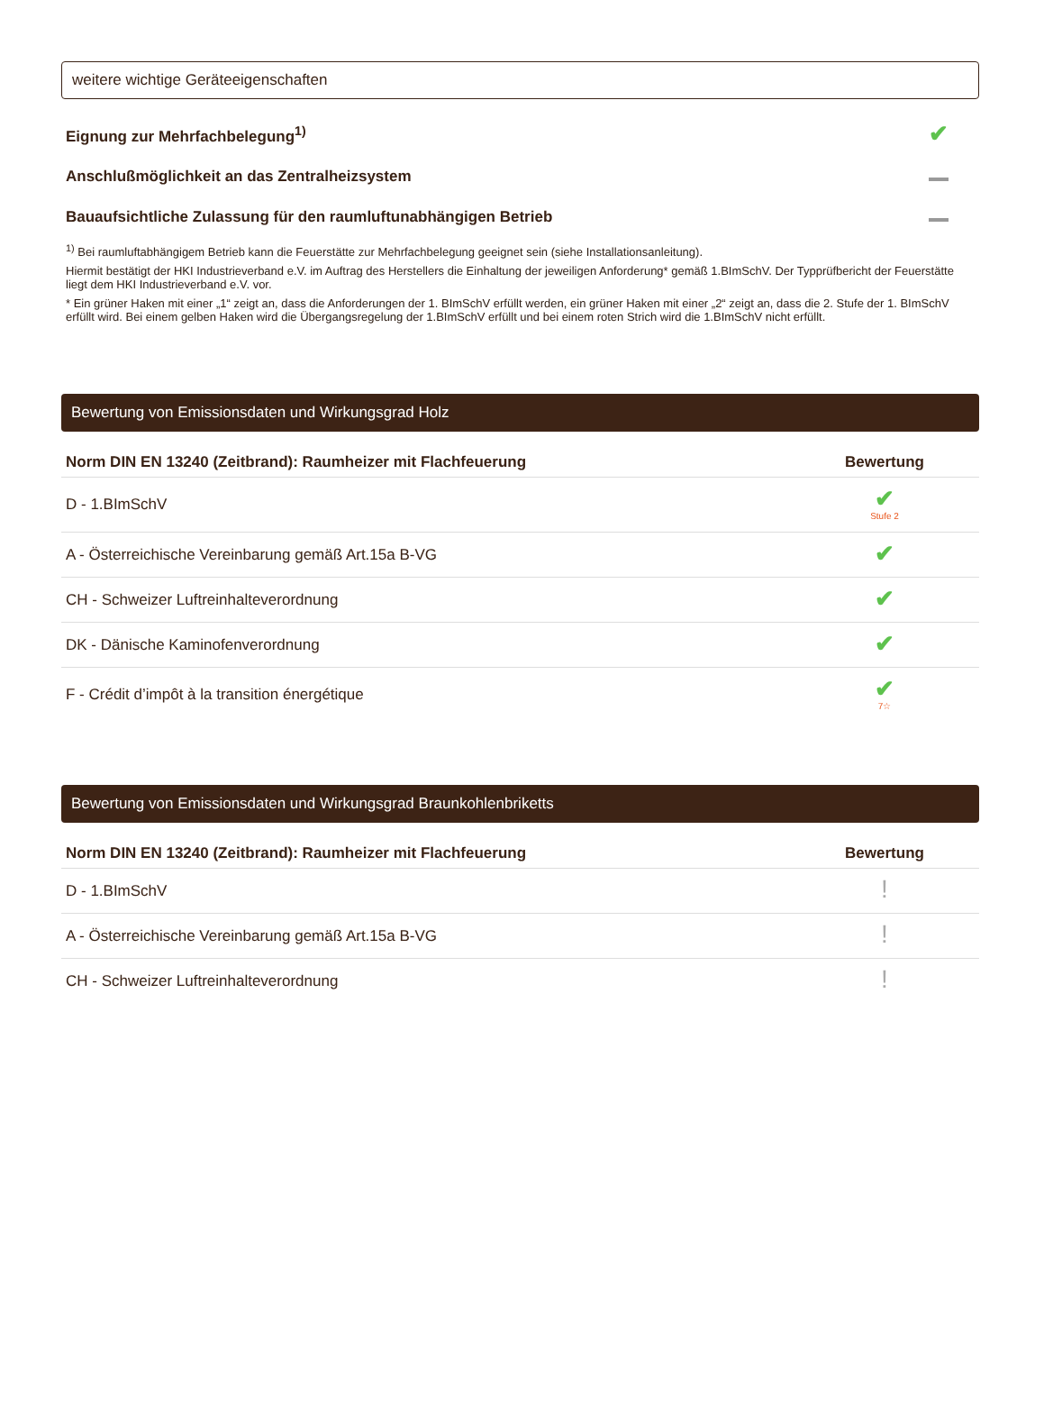weitere wichtige Geräteeigenschaften
| Eignung zur Mehrfachbelegung<sup>1)</sup> | ✔ |
| Anschlußmöglichkeit an das Zentralheizsystem | |
| Bauaufsichtliche Zulassung für den raumluftunabhängigen Betrieb | |
<sup>1)</sup> Bei raumluftabhängigem Betrieb kann die Feuerstätte zur Mehrfachbelegung geeignet sein (siehe Installationsanleitung).
Hiermit bestätigt der HKI Industrieverband e.V. im Auftrag des Herstellers die Einhaltung der jeweiligen Anforderung* gemäß 1.BImSchV. Der Typprüfbericht der Feuerstätte liegt dem HKI Industrieverband e.V. vor.
* Ein grüner Haken mit einer „1“ zeigt an, dass die Anforderungen der 1. BImSchV erfüllt werden, ein grüner Haken mit einer „2“ zeigt an, dass die 2. Stufe der 1. BImSchV erfüllt wird. Bei einem gelben Haken wird die Übergangsregelung der 1.BImSchV erfüllt und bei einem roten Strich wird die 1.BImSchV nicht erfüllt.
Bewertung von Emissionsdaten und Wirkungsgrad Holz
| Norm DIN EN 13240 (Zeitbrand): Raumheizer mit Flachfeuerung | Bewertung |
| --- | --- |
| D - 1.BImSchV | ✔ Stufe 2 |
| A - Österreichische Vereinbarung gemäß Art.15a B-VG | ✔ |
| CH - Schweizer Luftreinhalteverordnung | ✔ |
| DK - Dänische Kaminofenverordnung | ✔ |
| F - Crédit d’impôt à la transition énergétique | ✔ 7☆ |
Bewertung von Emissionsdaten und Wirkungsgrad Braunkohlenbriketts
| Norm DIN EN 13240 (Zeitbrand): Raumheizer mit Flachfeuerung | Bewertung |
| --- | --- |
| D - 1.BImSchV | ! |
| A - Österreichische Vereinbarung gemäß Art.15a B-VG | ! |
| CH - Schweizer Luftreinhalteverordnung | ! |